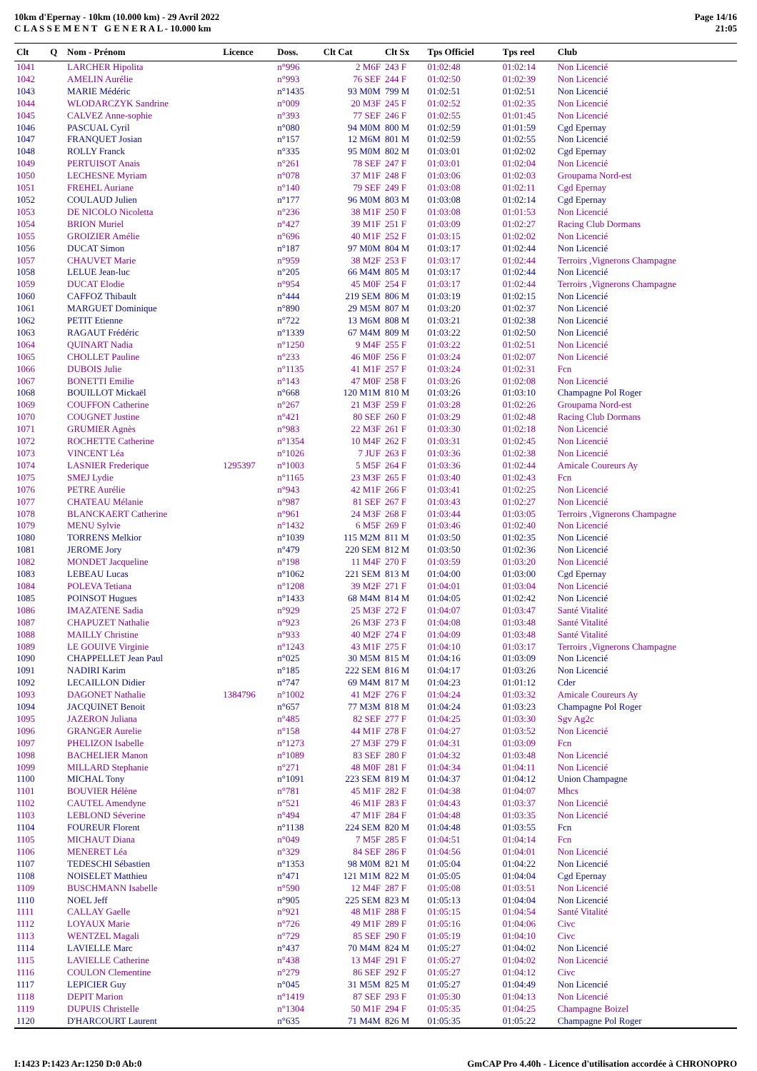10km d'Epernay - 10km (10.000 km) - 29 Avril 2022
C L A S S E M E N T G E N E R A L - 10.000 km
Page 14/16
21:05
| Clt | Q | Nom - Prénom | Licence | Doss. | Clt Cat | Clt Sx | Tps Officiel | Tps reel | Club |
| --- | --- | --- | --- | --- | --- | --- | --- | --- | --- |
| 1041 | | LARCHER Hipolita | | n°996 | 2 M6F | 243 F | 01:02:48 | 01:02:14 | Non Licencié |
| 1042 | | AMELIN Aurélie | | n°993 | 76 SEF | 244 F | 01:02:50 | 01:02:39 | Non Licencié |
| 1043 | | MARIE Médéric | | n°1435 | 93 M0M | 799 M | 01:02:51 | 01:02:51 | Non Licencié |
| 1044 | | WLODARCZYK Sandrine | | n°009 | 20 M3F | 245 F | 01:02:52 | 01:02:35 | Non Licencié |
| 1045 | | CALVEZ Anne-sophie | | n°393 | 77 SEF | 246 F | 01:02:55 | 01:01:45 | Non Licencié |
| 1046 | | PASCUAL Cyril | | n°080 | 94 M0M | 800 M | 01:02:59 | 01:01:59 | Cgd Epernay |
| 1047 | | FRANQUET Josian | | n°157 | 12 M6M | 801 M | 01:02:59 | 01:02:55 | Non Licencié |
| 1048 | | ROLLY Franck | | n°335 | 95 M0M | 802 M | 01:03:01 | 01:02:02 | Cgd Epernay |
| 1049 | | PERTUISOT Anais | | n°261 | 78 SEF | 247 F | 01:03:01 | 01:02:04 | Non Licencié |
| 1050 | | LECHESNE Myriam | | n°078 | 37 M1F | 248 F | 01:03:06 | 01:02:03 | Groupama Nord-est |
| 1051 | | FREHEL Auriane | | n°140 | 79 SEF | 249 F | 01:03:08 | 01:02:11 | Cgd Epernay |
| 1052 | | COULAUD Julien | | n°177 | 96 M0M | 803 M | 01:03:08 | 01:02:14 | Cgd Epernay |
| 1053 | | DE NICOLO Nicoletta | | n°236 | 38 M1F | 250 F | 01:03:08 | 01:01:53 | Non Licencié |
| 1054 | | BRION Muriel | | n°427 | 39 M1F | 251 F | 01:03:09 | 01:02:27 | Racing Club Dormans |
| 1055 | | GROIZIER Amélie | | n°696 | 40 M1F | 252 F | 01:03:15 | 01:02:02 | Non Licencié |
| 1056 | | DUCAT Simon | | n°187 | 97 M0M | 804 M | 01:03:17 | 01:02:44 | Non Licencié |
| 1057 | | CHAUVET Marie | | n°959 | 38 M2F | 253 F | 01:03:17 | 01:02:44 | Terroirs ,Vignerons Champagne |
| 1058 | | LELUE Jean-luc | | n°205 | 66 M4M | 805 M | 01:03:17 | 01:02:44 | Non Licencié |
| 1059 | | DUCAT Elodie | | n°954 | 45 M0F | 254 F | 01:03:17 | 01:02:44 | Terroirs ,Vignerons Champagne |
| 1060 | | CAFFOZ Thibault | | n°444 | 219 SEM | 806 M | 01:03:19 | 01:02:15 | Non Licencié |
| 1061 | | MARGUET Dominique | | n°890 | 29 M5M | 807 M | 01:03:20 | 01:02:37 | Non Licencié |
| 1062 | | PETIT Etienne | | n°722 | 13 M6M | 808 M | 01:03:21 | 01:02:38 | Non Licencié |
| 1063 | | RAGAUT Frédéric | | n°1339 | 67 M4M | 809 M | 01:03:22 | 01:02:50 | Non Licencié |
| 1064 | | QUINART Nadia | | n°1250 | 9 M4F | 255 F | 01:03:22 | 01:02:51 | Non Licencié |
| 1065 | | CHOLLET Pauline | | n°233 | 46 M0F | 256 F | 01:03:24 | 01:02:07 | Non Licencié |
| 1066 | | DUBOIS Julie | | n°1135 | 41 M1F | 257 F | 01:03:24 | 01:02:31 | Fcn |
| 1067 | | BONETTI Emilie | | n°143 | 47 M0F | 258 F | 01:03:26 | 01:02:08 | Non Licencié |
| 1068 | | BOUILLOT Mickaël | | n°668 | 120 M1M | 810 M | 01:03:26 | 01:03:10 | Champagne Pol Roger |
| 1069 | | COUFFON Catherine | | n°267 | 21 M3F | 259 F | 01:03:28 | 01:02:26 | Groupama Nord-est |
| 1070 | | COUGNET Justine | | n°421 | 80 SEF | 260 F | 01:03:29 | 01:02:48 | Racing Club Dormans |
| 1071 | | GRUMIER Agnès | | n°983 | 22 M3F | 261 F | 01:03:30 | 01:02:18 | Non Licencié |
| 1072 | | ROCHETTE Catherine | | n°1354 | 10 M4F | 262 F | 01:03:31 | 01:02:45 | Non Licencié |
| 1073 | | VINCENT Léa | | n°1026 | 7 JUF | 263 F | 01:03:36 | 01:02:38 | Non Licencié |
| 1074 | | LASNIER Frederique | 1295397 | n°1003 | 5 M5F | 264 F | 01:03:36 | 01:02:44 | Amicale Coureurs Ay |
| 1075 | | SMEJ Lydie | | n°1165 | 23 M3F | 265 F | 01:03:40 | 01:02:43 | Fcn |
| 1076 | | PETRE Aurélie | | n°943 | 42 M1F | 266 F | 01:03:41 | 01:02:25 | Non Licencié |
| 1077 | | CHATEAU Mélanie | | n°987 | 81 SEF | 267 F | 01:03:43 | 01:02:27 | Non Licencié |
| 1078 | | BLANCKAERT Catherine | | n°961 | 24 M3F | 268 F | 01:03:44 | 01:03:05 | Terroirs ,Vignerons Champagne |
| 1079 | | MENU Sylvie | | n°1432 | 6 M5F | 269 F | 01:03:46 | 01:02:40 | Non Licencié |
| 1080 | | TORRENS Melkior | | n°1039 | 115 M2M | 811 M | 01:03:50 | 01:02:35 | Non Licencié |
| 1081 | | JEROME Jory | | n°479 | 220 SEM | 812 M | 01:03:50 | 01:02:36 | Non Licencié |
| 1082 | | MONDET Jacqueline | | n°198 | 11 M4F | 270 F | 01:03:59 | 01:03:20 | Non Licencié |
| 1083 | | LEBEAU Lucas | | n°1062 | 221 SEM | 813 M | 01:04:00 | 01:03:00 | Cgd Epernay |
| 1084 | | POLEVA Tetiana | | n°1208 | 39 M2F | 271 F | 01:04:01 | 01:03:04 | Non Licencié |
| 1085 | | POINSOT Hugues | | n°1433 | 68 M4M | 814 M | 01:04:05 | 01:02:42 | Non Licencié |
| 1086 | | IMAZATENE Sadia | | n°929 | 25 M3F | 272 F | 01:04:07 | 01:03:47 | Santé Vitalité |
| 1087 | | CHAPUZET Nathalie | | n°923 | 26 M3F | 273 F | 01:04:08 | 01:03:48 | Santé Vitalité |
| 1088 | | MAILLY Christine | | n°933 | 40 M2F | 274 F | 01:04:09 | 01:03:48 | Santé Vitalité |
| 1089 | | LE GOUIVE Virginie | | n°1243 | 43 M1F | 275 F | 01:04:10 | 01:03:17 | Terroirs ,Vignerons Champagne |
| 1090 | | CHAPPELLET Jean Paul | | n°025 | 30 M5M | 815 M | 01:04:16 | 01:03:09 | Non Licencié |
| 1091 | | NADIRI Karim | | n°185 | 222 SEM | 816 M | 01:04:17 | 01:03:26 | Non Licencié |
| 1092 | | LECAILLON Didier | | n°747 | 69 M4M | 817 M | 01:04:23 | 01:01:12 | Cder |
| 1093 | | DAGONET Nathalie | 1384796 | n°1002 | 41 M2F | 276 F | 01:04:24 | 01:03:32 | Amicale Coureurs Ay |
| 1094 | | JACQUINET Benoit | | n°657 | 77 M3M | 818 M | 01:04:24 | 01:03:23 | Champagne Pol Roger |
| 1095 | | JAZERON Juliana | | n°485 | 82 SEF | 277 F | 01:04:25 | 01:03:30 | Sgv Ag2c |
| 1096 | | GRANGER Aurelie | | n°158 | 44 M1F | 278 F | 01:04:27 | 01:03:52 | Non Licencié |
| 1097 | | PHELIZON Isabelle | | n°1273 | 27 M3F | 279 F | 01:04:31 | 01:03:09 | Fcn |
| 1098 | | BACHELIER Manon | | n°1089 | 83 SEF | 280 F | 01:04:32 | 01:03:48 | Non Licencié |
| 1099 | | MILLARD Stephanie | | n°271 | 48 M0F | 281 F | 01:04:34 | 01:04:11 | Non Licencié |
| 1100 | | MICHAL Tony | | n°1091 | 223 SEM | 819 M | 01:04:37 | 01:04:12 | Union Champagne |
| 1101 | | BOUVIER Hélène | | n°781 | 45 M1F | 282 F | 01:04:38 | 01:04:07 | Mhcs |
| 1102 | | CAUTEL Amendyne | | n°521 | 46 M1F | 283 F | 01:04:43 | 01:03:37 | Non Licencié |
| 1103 | | LEBLOND Séverine | | n°494 | 47 M1F | 284 F | 01:04:48 | 01:03:35 | Non Licencié |
| 1104 | | FOUREUR Florent | | n°1138 | 224 SEM | 820 M | 01:04:48 | 01:03:55 | Fcn |
| 1105 | | MICHAUT Diana | | n°049 | 7 M5F | 285 F | 01:04:51 | 01:04:14 | Fcn |
| 1106 | | MENERET Léa | | n°329 | 84 SEF | 286 F | 01:04:56 | 01:04:01 | Non Licencié |
| 1107 | | TEDESCHI Sébastien | | n°1353 | 98 M0M | 821 M | 01:05:04 | 01:04:22 | Non Licencié |
| 1108 | | NOISELET Matthieu | | n°471 | 121 M1M | 822 M | 01:05:05 | 01:04:04 | Cgd Epernay |
| 1109 | | BUSCHMANN Isabelle | | n°590 | 12 M4F | 287 F | 01:05:08 | 01:03:51 | Non Licencié |
| 1110 | | NOEL Jeff | | n°905 | 225 SEM | 823 M | 01:05:13 | 01:04:04 | Non Licencié |
| 1111 | | CALLAY Gaelle | | n°921 | 48 M1F | 288 F | 01:05:15 | 01:04:54 | Santé Vitalité |
| 1112 | | LOYAUX Marie | | n°726 | 49 M1F | 289 F | 01:05:16 | 01:04:06 | Civc |
| 1113 | | WENTZEL Magali | | n°729 | 85 SEF | 290 F | 01:05:19 | 01:04:10 | Civc |
| 1114 | | LAVIELLE Marc | | n°437 | 70 M4M | 824 M | 01:05:27 | 01:04:02 | Non Licencié |
| 1115 | | LAVIELLE Catherine | | n°438 | 13 M4F | 291 F | 01:05:27 | 01:04:02 | Non Licencié |
| 1116 | | COULON Clementine | | n°279 | 86 SEF | 292 F | 01:05:27 | 01:04:12 | Civc |
| 1117 | | LEPICIER Guy | | n°045 | 31 M5M | 825 M | 01:05:27 | 01:04:49 | Non Licencié |
| 1118 | | DEPIT Marion | | n°1419 | 87 SEF | 293 F | 01:05:30 | 01:04:13 | Non Licencié |
| 1119 | | DUPUIS Christelle | | n°1304 | 50 M1F | 294 F | 01:05:35 | 01:04:25 | Champagne Boizel |
| 1120 | | D'HARCOURT Laurent | | n°635 | 71 M4M | 826 M | 01:05:35 | 01:05:22 | Champagne Pol Roger |
I:1423 P:1423 Ar:1250 D:0 Ab:0 GmCAP Pro 4.40h - Licence d'utilisation accordée à CHRONOPRO